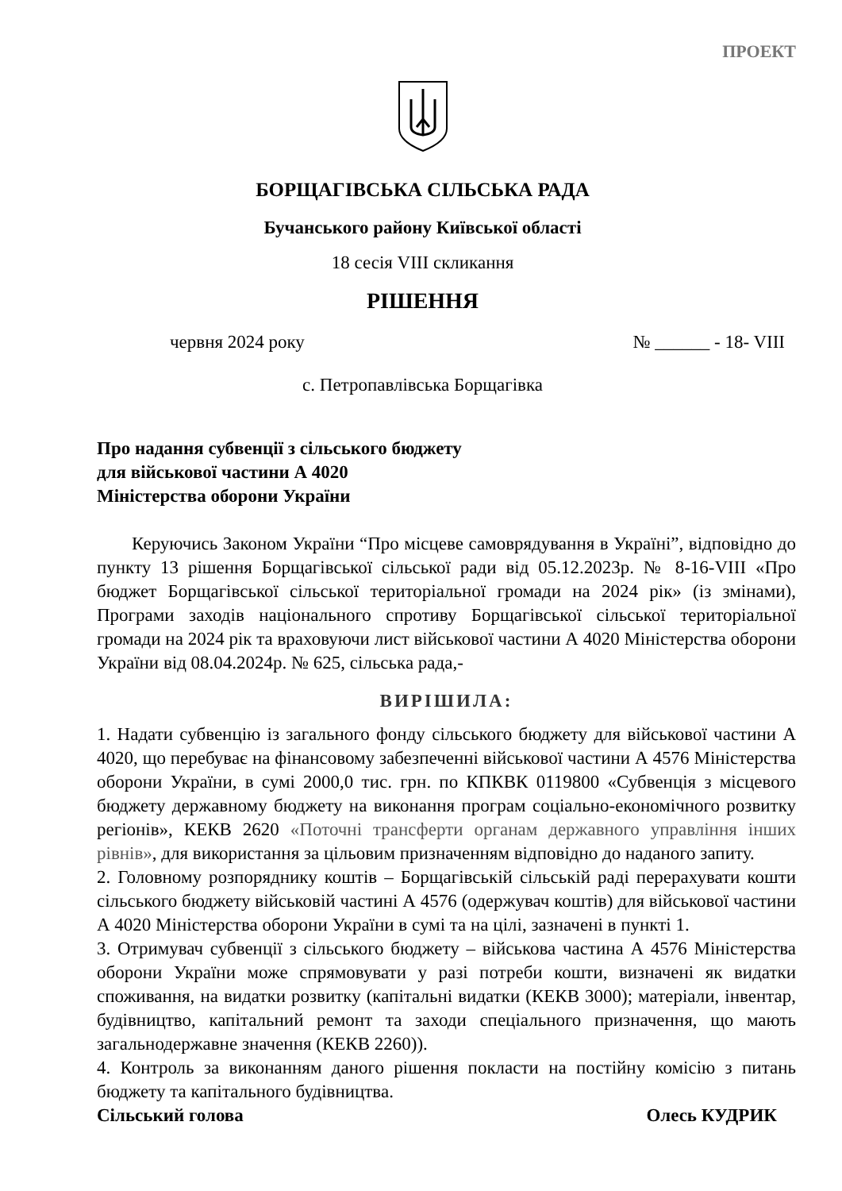ПРОЕКТ
БОРЩАГІВСЬКА СІЛЬСЬКА РАДА
Бучанського району Київської області
18 сесія VIII скликання
РІШЕННЯ
червня 2024 року № ______ - 18- VIII
с. Петропавлівська Борщагівка
Про надання субвенції з сільського бюджету
для військової частини А 4020
Міністерства оборони України
Керуючись Законом України “Про місцеве самоврядування в Україні”, відповідно до пункту 13 рішення Борщагівської сільської ради від 05.12.2023р. № 8-16-VIII «Про бюджет Борщагівської сільської територіальної громади на 2024 рік» (із змінами), Програми заходів національного спротиву Борщагівської сільської територіальної громади на 2024 рік та враховуючи лист військової частини А 4020 Міністерства оборони України від 08.04.2024р. № 625, сільська рада,-
ВИРІШИЛА:
1. Надати субвенцію із загального фонду сільського бюджету для військової частини А 4020, що перебуває на фінансовому забезпеченні військової частини А 4576 Міністерства оборони України, в сумі 2000,0 тис. грн. по КПКВК 0119800 «Субвенція з місцевого бюджету державному бюджету на виконання програм соціально-економічного розвитку регіонів», КЕКВ 2620 «Поточні трансферти органам державного управління інших рівнів», для використання за цільовим призначенням відповідно до наданого запиту.
2. Головному розпоряднику коштів – Борщагівській сільській раді перерахувати кошти сільського бюджету військовій частині А 4576 (одержувач коштів) для військової частини А 4020 Міністерства оборони України в сумі та на цілі, зазначені в пункті 1.
3. Отримувач субвенції з сільського бюджету – військова частина А 4576 Міністерства оборони України може спрямовувати у разі потреби кошти, визначені як видатки споживання, на видатки розвитку (капітальні видатки (КЕКВ 3000); матеріали, інвентар, будівництво, капітальний ремонт та заходи спеціального призначення, що мають загальнодержавне значення (КЕКВ 2260)).
4. Контроль за виконанням даного рішення покласти на постійну комісію з питань бюджету та капітального будівництва.
Сільський голова Олесь КУДРИК